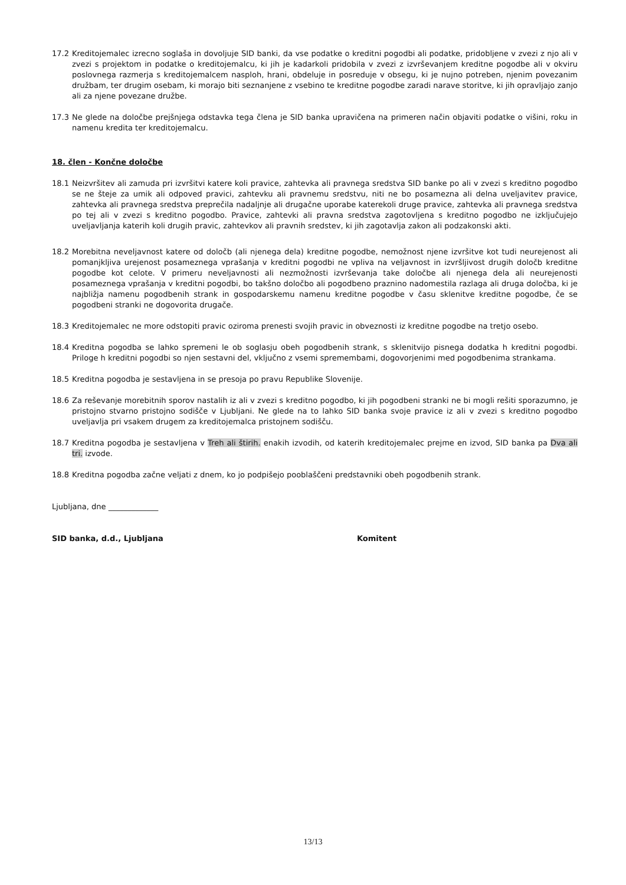17.2 Kreditojemalec izrecno soglaša in dovoljuje SID banki, da vse podatke o kreditni pogodbi ali podatke, pridobljene v zvezi z njo ali v zvezi s projektom in podatke o kreditojemalcu, ki jih je kadarkoli pridobila v zvezi z izvrševanjem kreditne pogodbe ali v okviru poslovnega razmerja s kreditojemalcem nasploh, hrani, obdeluje in posreduje v obsegu, ki je nujno potreben, njenim povezanim družbam, ter drugim osebam, ki morajo biti seznanjene z vsebino te kreditne pogodbe zaradi narave storitve, ki jih opravljajo zanjo ali za njene povezane družbe.
17.3 Ne glede na določbe prejšnjega odstavka tega člena je SID banka upravičena na primeren način objaviti podatke o višini, roku in namenu kredita ter kreditojemalcu.
18. člen - Končne določbe
18.1 Neizvršitev ali zamuda pri izvršitvi katere koli pravice, zahtevka ali pravnega sredstva SID banke po ali v zvezi s kreditno pogodbo se ne šteje za umik ali odpoved pravici, zahtevku ali pravnemu sredstvu, niti ne bo posamezna ali delna uveljavitev pravice, zahtevka ali pravnega sredstva preprečila nadaljnje ali drugačne uporabe katerekoli druge pravice, zahtevka ali pravnega sredstva po tej ali v zvezi s kreditno pogodbo. Pravice, zahtevki ali pravna sredstva zagotovljena s kreditno pogodbo ne izključujejo uveljavljanja katerih koli drugih pravic, zahtevkov ali pravnih sredstev, ki jih zagotavlja zakon ali podzakonski akti.
18.2 Morebitna neveljavnost katere od določb (ali njenega dela) kreditne pogodbe, nemožnost njene izvršitve kot tudi neurejenost ali pomanjkljiva urejenost posameznega vprašanja v kreditni pogodbi ne vpliva na veljavnost in izvršljivost drugih določb kreditne pogodbe kot celote. V primeru neveljavnosti ali nezmožnosti izvrševanja take določbe ali njenega dela ali neurejenosti posameznega vprašanja v kreditni pogodbi, bo takšno določbo ali pogodbeno praznino nadomestila razlaga ali druga določba, ki je najbližja namenu pogodbenih strank in gospodarskemu namenu kreditne pogodbe v času sklenitve kreditne pogodbe, če se pogodbeni stranki ne dogovorita drugače.
18.3 Kreditojemalec ne more odstopiti pravic oziroma prenesti svojih pravic in obveznosti iz kreditne pogodbe na tretjo osebo.
18.4 Kreditna pogodba se lahko spremeni le ob soglasju obeh pogodbenih strank, s sklenitvijo pisnega dodatka h kreditni pogodbi. Priloge h kreditni pogodbi so njen sestavni del, vključno z vsemi spremembami, dogovorjenimi med pogodbenima strankama.
18.5 Kreditna pogodba je sestavljena in se presoja po pravu Republike Slovenije.
18.6 Za reševanje morebitnih sporov nastalih iz ali v zvezi s kreditno pogodbo, ki jih pogodbeni stranki ne bi mogli rešiti sporazumno, je pristojno stvarno pristojno sodišče v Ljubljani. Ne glede na to lahko SID banka svoje pravice iz ali v zvezi s kreditno pogodbo uveljavlja pri vsakem drugem za kreditojemalca pristojnem sodišču.
18.7 Kreditna pogodba je sestavljena v Treh ali štirih. enakih izvodih, od katerih kreditojemalec prejme en izvod, SID banka pa Dva ali tri. izvode.
18.8 Kreditna pogodba začne veljati z dnem, ko jo podpišejo pooblaščeni predstavniki obeh pogodbenih strank.
Ljubljana, dne _____________
SID banka, d.d., Ljubljana Komitent
13/13